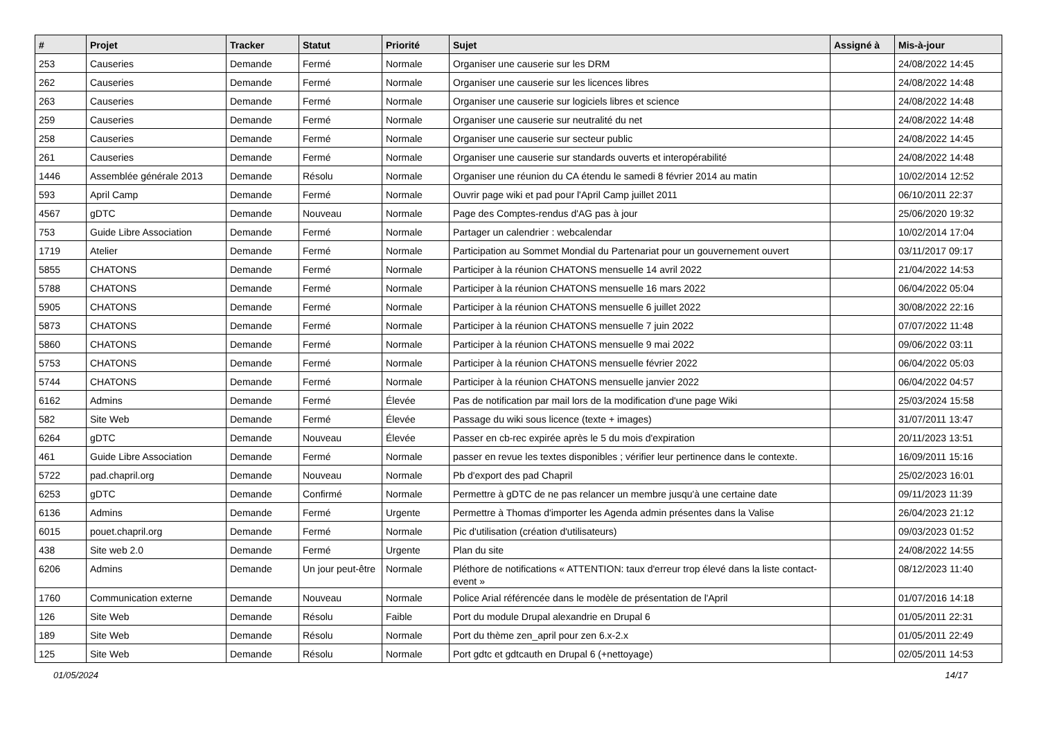| # | Projet | Tracker | Statut | Priorité | Sujet | Assigné à | Mis-à-jour |
| --- | --- | --- | --- | --- | --- | --- | --- |
| 253 | Causeries | Demande | Fermé | Normale | Organiser une causerie sur les DRM | | 24/08/2022 14:45 |
| 262 | Causeries | Demande | Fermé | Normale | Organiser une causerie sur les licences libres | | 24/08/2022 14:48 |
| 263 | Causeries | Demande | Fermé | Normale | Organiser une causerie sur logiciels libres et science | | 24/08/2022 14:48 |
| 259 | Causeries | Demande | Fermé | Normale | Organiser une causerie sur neutralité du net | | 24/08/2022 14:48 |
| 258 | Causeries | Demande | Fermé | Normale | Organiser une causerie sur secteur public | | 24/08/2022 14:45 |
| 261 | Causeries | Demande | Fermé | Normale | Organiser une causerie sur standards ouverts et interopérabilité | | 24/08/2022 14:48 |
| 1446 | Assemblée générale 2013 | Demande | Résolu | Normale | Organiser une réunion du CA étendu le samedi 8 février 2014 au matin | | 10/02/2014 12:52 |
| 593 | April Camp | Demande | Fermé | Normale | Ouvrir page wiki et pad pour l'April Camp juillet 2011 | | 06/10/2011 22:37 |
| 4567 | gDTC | Demande | Nouveau | Normale | Page des Comptes-rendus d'AG pas à jour | | 25/06/2020 19:32 |
| 753 | Guide Libre Association | Demande | Fermé | Normale | Partager un calendrier : webcalendar | | 10/02/2014 17:04 |
| 1719 | Atelier | Demande | Fermé | Normale | Participation au Sommet Mondial du Partenariat pour un gouvernement ouvert | | 03/11/2017 09:17 |
| 5855 | CHATONS | Demande | Fermé | Normale | Participer à la réunion CHATONS mensuelle 14 avril 2022 | | 21/04/2022 14:53 |
| 5788 | CHATONS | Demande | Fermé | Normale | Participer à la réunion CHATONS mensuelle 16 mars 2022 | | 06/04/2022 05:04 |
| 5905 | CHATONS | Demande | Fermé | Normale | Participer à la réunion CHATONS mensuelle 6 juillet 2022 | | 30/08/2022 22:16 |
| 5873 | CHATONS | Demande | Fermé | Normale | Participer à la réunion CHATONS mensuelle 7 juin 2022 | | 07/07/2022 11:48 |
| 5860 | CHATONS | Demande | Fermé | Normale | Participer à la réunion CHATONS mensuelle 9 mai 2022 | | 09/06/2022 03:11 |
| 5753 | CHATONS | Demande | Fermé | Normale | Participer à la réunion CHATONS mensuelle février 2022 | | 06/04/2022 05:03 |
| 5744 | CHATONS | Demande | Fermé | Normale | Participer à la réunion CHATONS mensuelle janvier 2022 | | 06/04/2022 04:57 |
| 6162 | Admins | Demande | Fermé | Élevée | Pas de notification par mail lors de la modification d'une page Wiki | | 25/03/2024 15:58 |
| 582 | Site Web | Demande | Fermé | Élevée | Passage du wiki sous licence (texte + images) | | 31/07/2011 13:47 |
| 6264 | gDTC | Demande | Nouveau | Élevée | Passer en cb-rec expirée après le 5 du mois d'expiration | | 20/11/2023 13:51 |
| 461 | Guide Libre Association | Demande | Fermé | Normale | passer en revue les textes disponibles ; vérifier leur pertinence dans le contexte. | | 16/09/2011 15:16 |
| 5722 | pad.chapril.org | Demande | Nouveau | Normale | Pb d'export des pad Chapril | | 25/02/2023 16:01 |
| 6253 | gDTC | Demande | Confirmé | Normale | Permettre à gDTC de ne pas relancer un membre jusqu'à une certaine date | | 09/11/2023 11:39 |
| 6136 | Admins | Demande | Fermé | Urgente | Permettre à Thomas d'importer les Agenda admin présentes dans la Valise | | 26/04/2023 21:12 |
| 6015 | pouet.chapril.org | Demande | Fermé | Normale | Pic d'utilisation (création d'utilisateurs) | | 09/03/2023 01:52 |
| 438 | Site web 2.0 | Demande | Fermé | Urgente | Plan du site | | 24/08/2022 14:55 |
| 6206 | Admins | Demande | Un jour peut-être | Normale | Pléthore de notifications « ATTENTION: taux d'erreur trop élevé dans la liste contact-event » | | 08/12/2023 11:40 |
| 1760 | Communication externe | Demande | Nouveau | Normale | Police Arial référencée dans le modèle de présentation de l'April | | 01/07/2016 14:18 |
| 126 | Site Web | Demande | Résolu | Faible | Port du module Drupal alexandrie en Drupal 6 | | 01/05/2011 22:31 |
| 189 | Site Web | Demande | Résolu | Normale | Port du thème zen_april pour zen 6.x-2.x | | 01/05/2011 22:49 |
| 125 | Site Web | Demande | Résolu | Normale | Port gdtc et gdtcauth en Drupal 6 (+nettoyage) | | 02/05/2011 14:53 |
01/05/2024 14/17